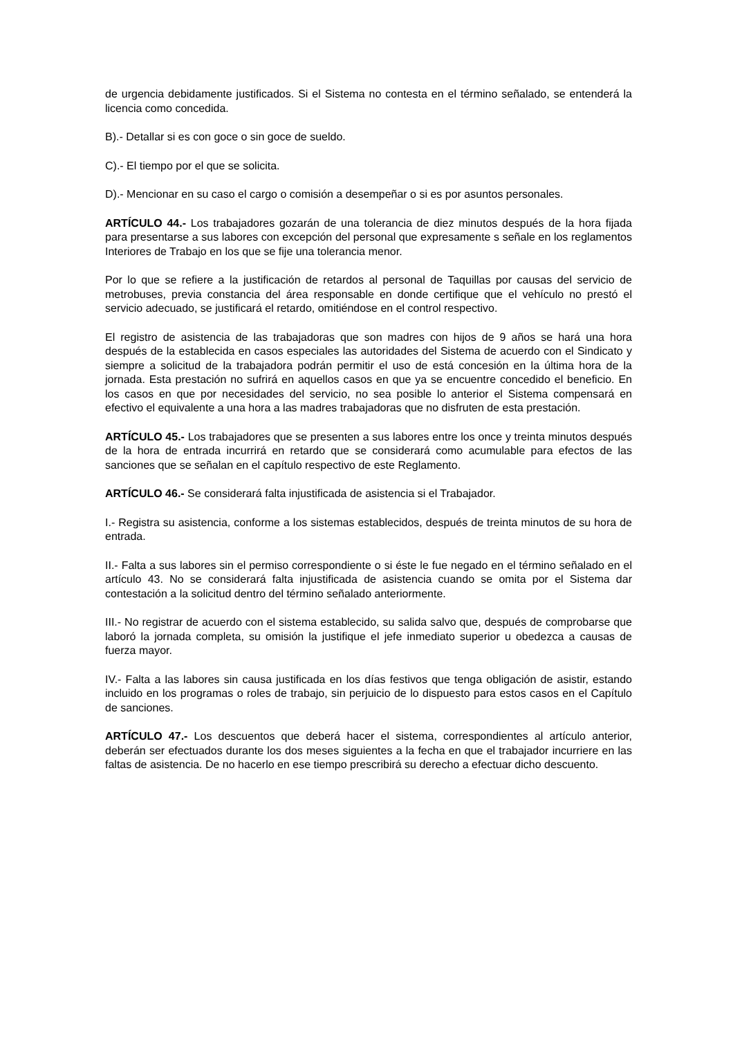de urgencia debidamente justificados. Si el Sistema no contesta en el término señalado, se entenderá la licencia como concedida.
B).- Detallar si es con goce o sin goce de sueldo.
C).- El tiempo por el que se solicita.
D).- Mencionar en su caso el cargo o comisión a desempeñar o si es por asuntos personales.
ARTÍCULO 44.- Los trabajadores gozarán de una tolerancia de diez minutos después de la hora fijada para presentarse a sus labores con excepción del personal que expresamente s señale en los reglamentos Interiores de Trabajo en los que se fije una tolerancia menor.
Por lo que se refiere a la justificación de retardos al personal de Taquillas por causas del servicio de metrobuses, previa constancia del área responsable en donde certifique que el vehículo no prestó el servicio adecuado, se justificará el retardo, omitiéndose en el control respectivo.
El registro de asistencia de las trabajadoras que son madres con hijos de 9 años se hará una hora después de la establecida en casos especiales las autoridades del Sistema de acuerdo con el Sindicato y siempre a solicitud de la trabajadora podrán permitir el uso de está concesión en la última hora de la jornada. Esta prestación no sufrirá en aquellos casos en que ya se encuentre concedido el beneficio. En los casos en que por necesidades del servicio, no sea posible lo anterior el Sistema compensará en efectivo el equivalente a una hora a las madres trabajadoras que no disfruten de esta prestación.
ARTÍCULO 45.- Los trabajadores que se presenten a sus labores entre los once y treinta minutos después de la hora de entrada incurrirá en retardo que se considerará como acumulable para efectos de las sanciones que se señalan en el capítulo respectivo de este Reglamento.
ARTÍCULO 46.- Se considerará falta injustificada de asistencia si el Trabajador.
I.- Registra su asistencia, conforme a los sistemas establecidos, después de treinta minutos de su hora de entrada.
II.- Falta a sus labores sin el permiso correspondiente o si éste le fue negado en el término señalado en el artículo 43. No se considerará falta injustificada de asistencia cuando se omita por el Sistema dar contestación a la solicitud dentro del término señalado anteriormente.
III.- No registrar de acuerdo con el sistema establecido, su salida salvo que, después de comprobarse que laboró la jornada completa, su omisión la justifique el jefe inmediato superior u obedezca a causas de fuerza mayor.
IV.- Falta a las labores sin causa justificada en los días festivos que tenga obligación de asistir, estando incluido en los programas o roles de trabajo, sin perjuicio de lo dispuesto para estos casos en el Capítulo de sanciones.
ARTÍCULO 47.- Los descuentos que deberá hacer el sistema, correspondientes al artículo anterior, deberán ser efectuados durante los dos meses siguientes a la fecha en que el trabajador incurriere en las faltas de asistencia. De no hacerlo en ese tiempo prescribirá su derecho a efectuar dicho descuento.